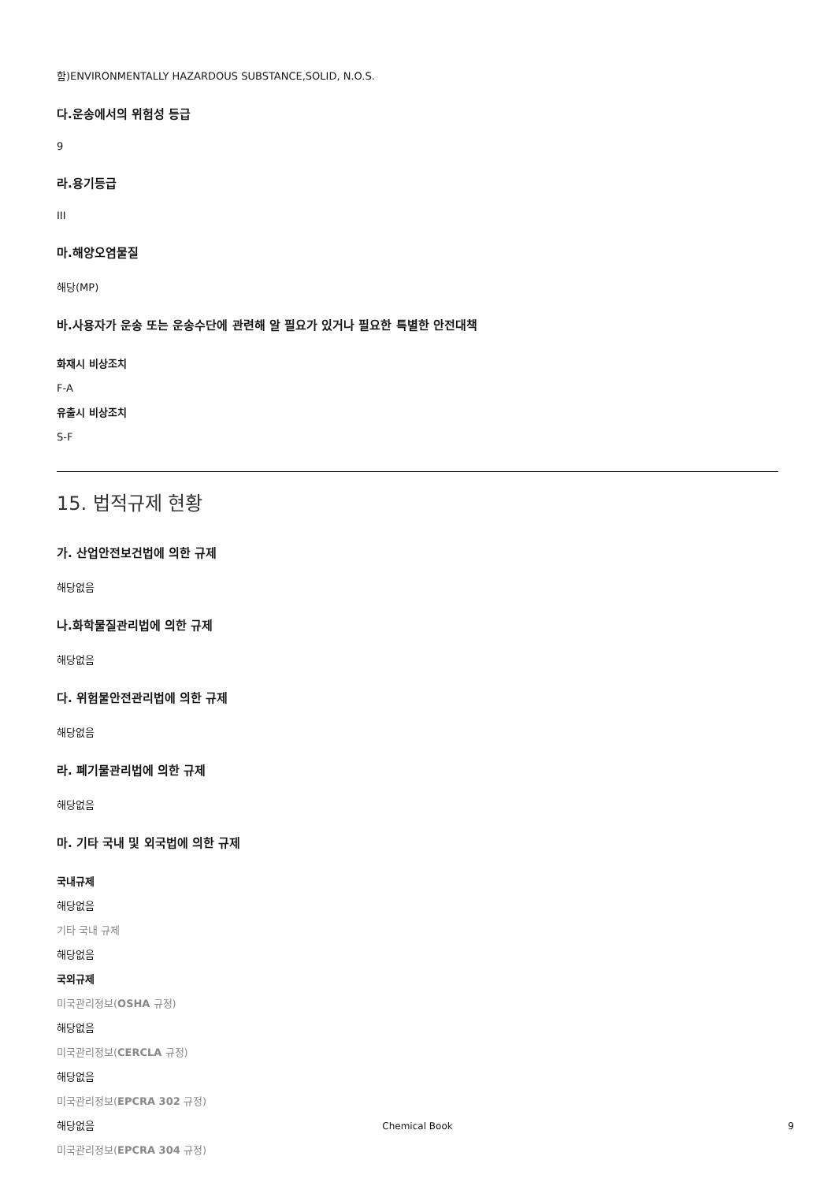함)ENVIRONMENTALLY HAZARDOUS SUBSTANCE,SOLID, N.O.S.
다.운송에서의 위험성 등급
9
라.용기등급
III
마.해양오염물질
해당(MP)
바.사용자가 운송 또는 운송수단에 관련해 알 필요가 있거나 필요한 특별한 안전대책
화재시 비상조치
F-A
유출시 비상조치
S-F
15. 법적규제 현황
가. 산업안전보건법에 의한 규제
해당없음
나.화학물질관리법에 의한 규제
해당없음
다. 위험물안전관리법에 의한 규제
해당없음
라. 폐기물관리법에 의한 규제
해당없음
마. 기타 국내 및 외국법에 의한 규제
국내규제
해당없음
기타 국내 규제
해당없음
국외규제
미국관리정보(OSHA 규정)
해당없음
미국관리정보(CERCLA 규정)
해당없음
미국관리정보(EPCRA 302 규정)
해당없음
미국관리정보(EPCRA 304 규정)
Chemical Book 9